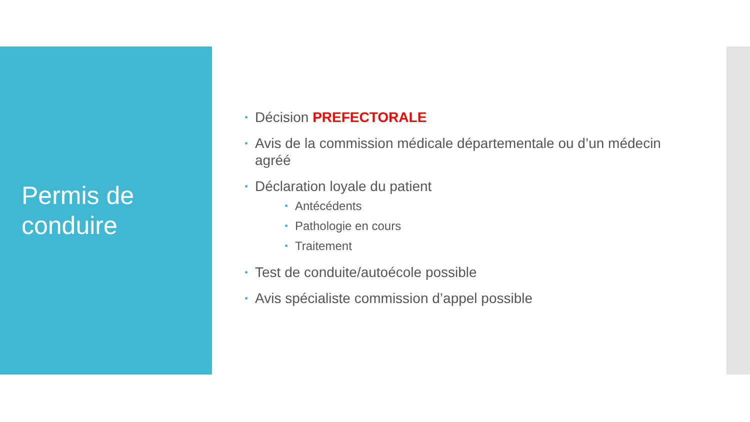Permis de
conduire
Décision PREFECTORALE
Avis de la commission médicale départementale ou d’un médecin agréé
Déclaration loyale du patient
Antécédents
Pathologie en cours
Traitement
Test de conduite/autoécole possible
Avis spécialiste commission d’appel possible